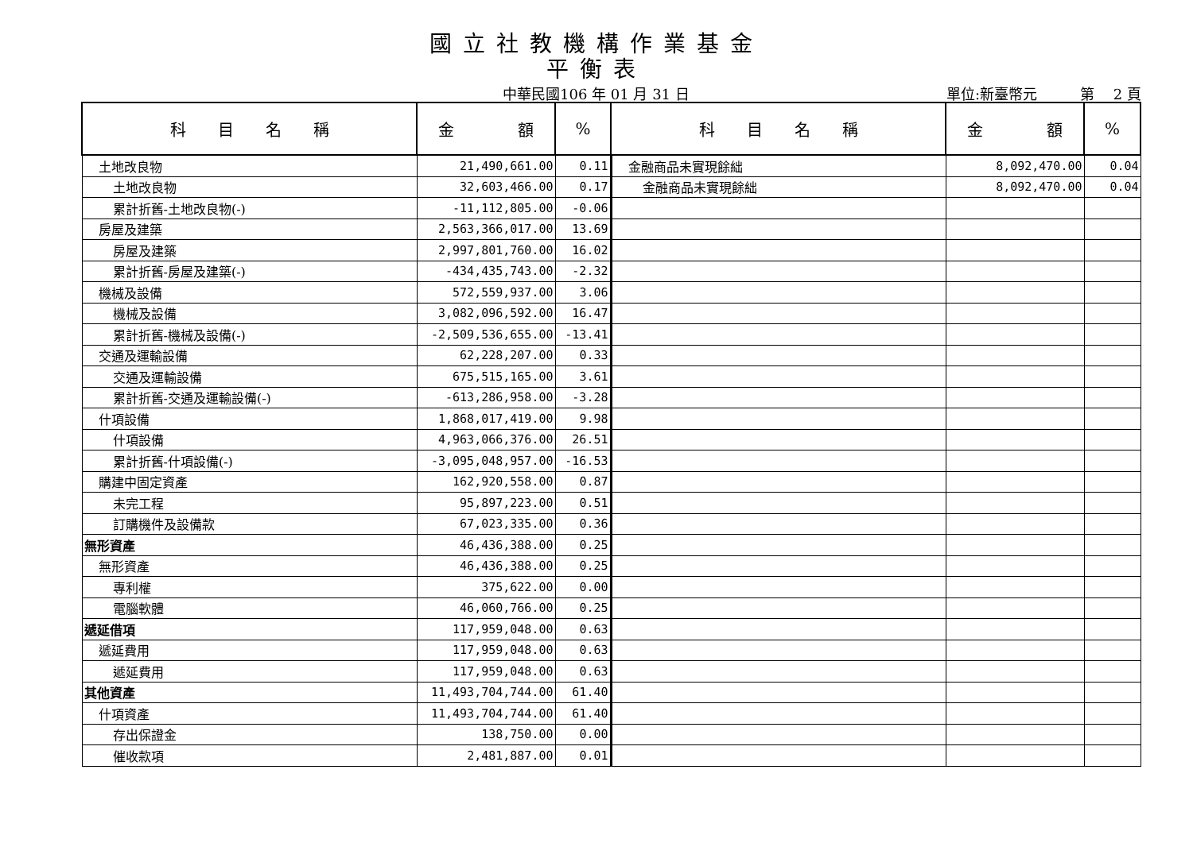國立社教機構作業基金
平衡表
中華民國106 年 01 月 31 日 單位:新臺幣元　　　第　 2 頁
| 科 目 名 稱 | 金 額 | % | 科 目 名 稱 | 金 額 | % |
| --- | --- | --- | --- | --- | --- |
| 土地改良物 | 21,490,661.00 | 0.11 | 金融商品未實現餘絀 | 8,092,470.00 | 0.04 |
| 土地改良物 | 32,603,466.00 | 0.17 | 金融商品未實現餘絀 | 8,092,470.00 | 0.04 |
| 累計折舊-土地改良物(-) | -11,112,805.00 | -0.06 | | | |
| 房屋及建築 | 2,563,366,017.00 | 13.69 | | | |
| 房屋及建築 | 2,997,801,760.00 | 16.02 | | | |
| 累計折舊-房屋及建築(-) | -434,435,743.00 | -2.32 | | | |
| 機械及設備 | 572,559,937.00 | 3.06 | | | |
| 機械及設備 | 3,082,096,592.00 | 16.47 | | | |
| 累計折舊-機械及設備(-) | -2,509,536,655.00 | -13.41 | | | |
| 交通及運輸設備 | 62,228,207.00 | 0.33 | | | |
| 交通及運輸設備 | 675,515,165.00 | 3.61 | | | |
| 累計折舊-交通及運輸設備(-) | -613,286,958.00 | -3.28 | | | |
| 什項設備 | 1,868,017,419.00 | 9.98 | | | |
| 什項設備 | 4,963,066,376.00 | 26.51 | | | |
| 累計折舊-什項設備(-) | -3,095,048,957.00 | -16.53 | | | |
| 購建中固定資產 | 162,920,558.00 | 0.87 | | | |
| 未完工程 | 95,897,223.00 | 0.51 | | | |
| 訂購機件及設備款 | 67,023,335.00 | 0.36 | | | |
| 無形資產 | 46,436,388.00 | 0.25 | | | |
| 無形資產 | 46,436,388.00 | 0.25 | | | |
| 專利權 | 375,622.00 | 0.00 | | | |
| 電腦軟體 | 46,060,766.00 | 0.25 | | | |
| 遞延借項 | 117,959,048.00 | 0.63 | | | |
| 遞延費用 | 117,959,048.00 | 0.63 | | | |
| 遞延費用 | 117,959,048.00 | 0.63 | | | |
| 其他資產 | 11,493,704,744.00 | 61.40 | | | |
| 什項資產 | 11,493,704,744.00 | 61.40 | | | |
| 存出保證金 | 138,750.00 | 0.00 | | | |
| 催收款項 | 2,481,887.00 | 0.01 | | | |